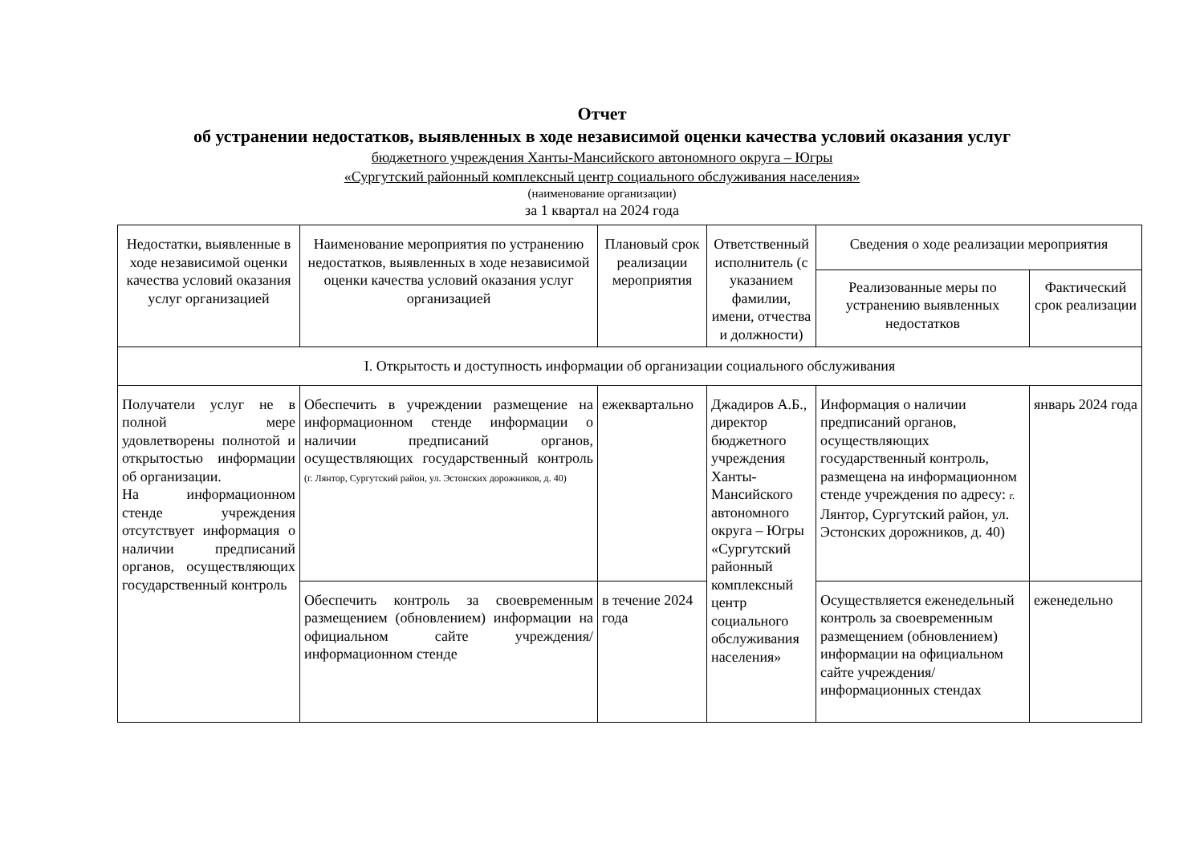Отчет
об устранении недостатков, выявленных в ходе независимой оценки качества условий оказания услуг
бюджетного учреждения Ханты-Мансийского автономного округа – Югры
«Сургутский районный комплексный центр социального обслуживания населения»
(наименование организации)
за 1 квартал на 2024 года
| Недостатки, выявленные в ходе независимой оценки качества условий оказания услуг организацией | Наименование мероприятия по устранению недостатков, выявленных в ходе независимой оценки качества условий оказания услуг организацией | Плановый срок реализации мероприятия | Ответственный исполнитель (с указанием фамилии, имени, отчества и должности) | Сведения о ходе реализации мероприятия | |
| --- | --- | --- | --- | --- | --- |
| | | | | Реализованные меры по устранению выявленных недостатков | Фактический срок реализации |
| I. Открытость и доступность информации об организации социального обслуживания | | | | | |
| Получатели услуг не в полной мере удовлетворены полнотой и открытостью информации об организации. На информационном стенде учреждения отсутствует информация о наличии предписаний органов, осуществляющих государственный контроль | Обеспечить в учреждении размещение на информационном стенде информации о наличии предписаний органов, осуществляющих государственный контроль (г. Лянтор, Сургутский район, ул. Эстонских дорожников, д. 40) | ежеквартально | Джадиров А.Б., директор бюджетного учреждения Ханты-Мансийского автономного округа – Югры «Сургутский районный комплексный центр социального обслуживания населения» | Информация о наличии предписаний органов, осуществляющих государственный контроль, размещена на информационном стенде учреждения по адресу: г. Лянтор, Сургутский район, ул. Эстонских дорожников, д. 40) | январь 2024 года |
| | Обеспечить контроль за своевременным размещением (обновлением) информации на официальном сайте учреждения/информационном стенде | в течение 2024 года | | Осуществляется еженедельный контроль за своевременным размещением (обновлением) информации на официальном сайте учреждения/информационных стендах | еженедельно |